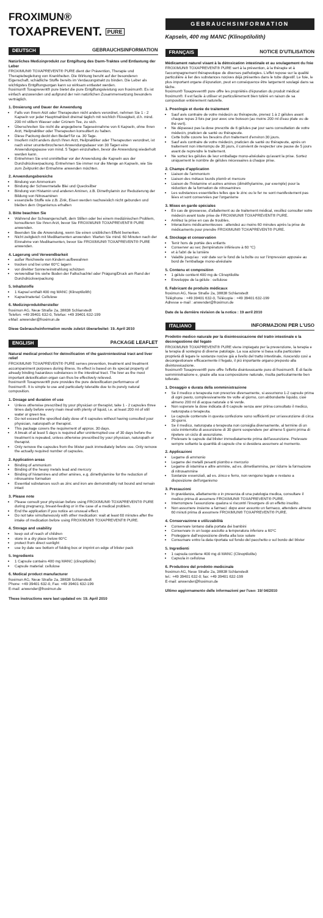FROXIMUN®
TOXAPREVENT. PURE
DEUTSCH GEBRAUCHSINFORMATION
Natürliches Medizinprodukt zur Entgiftung des Darm-Traktes und Entlastung der Leber
FROXIMUN® TOXAPREVENT® PURE dient der Prävention, Therapie und Therapiebegleitung von Krankheiten. Die Wirkung beruht auf der besonderen Eigenschaft, schädliche Stoffe bereits im Verdauungstrakt zu binden. Die Leber als wichtigstes Entgiftungsorgan kann so wirksam entlastet werden.
froximun® Toxaprevent® pure bietet die pure Entgiftungsleistung von froximun®. Es ist einfach anzuwenden und aufgrund der rein natürlichen Zusammensetzung besonders verträglich.
1. Dosierung und Dauer der Anwendung
Falls von Ihrem Arzt oder Therapeuten nicht anders verordnet, nehmen Sie 1 - 2 Kapseln vor jeder Hauptmahlzeit dreimal täglich mit reichlich Flüssigkeit, d.h. mind. 200 ml stillem Wasser oder Grünem Tee, zu sich.
Überschreiten Sie nicht die angegebene Tageseinnahme von 6 Kapseln, ohne Ihren Arzt, Heilpraktiker oder Therapeuten konsultiert zu haben.
Diese Packung deckt den Bedarf für ca. 30 Tage.
Insofern nicht anders durch Ihren Arzt, Heilpraktiker oder Therapeuten verordnet, ist nach einer ununterbrochenen Anwendungsdauer von 30 Tagen eine Anwendungspause von mind. 5 Tagen einzuhalten, bevor die Anwendung wiederholt werden kann.
Entnehmen Sie erst unmittelbar vor der Anwendung die Kapseln aus der Durchdrückverpackung. Entnehmen Sie immer nur die Menge an Kapseln, wie Sie zum Zeitpunkt der Entnahme anwenden möchten.
2. Anwendungsbereiche
Bindung von Ammonium
Bindung der Schwermetalle Blei und Quecksilber
Bindung von Histamin und anderen Aminen, z.B. Dimethylamin zur Reduzierung der Bildung von Nitrosaminen
essenzielle Stoffe wie z.B. Zink, Eisen werden nachweislich nicht gebunden und bleiben dem Organismus erhalten
3. Bitte beachten Sie
Während der Schwangerschaft, dem Stillen oder bei einem medizinischen Problem, konsultieren Sie Ihren Arzt, bevor Sie FROXIMUN® TOXAPREVENT® PURE anwenden.
Beenden Sie die Anwendung, wenn Sie einen unüblichen Effekt bemerken.
Nicht zeitgleich mit Medikamenten anwenden: Warten Sie mind. 60 Minuten nach der Einnahme von Medikamenten, bevor Sie FROXIMUN® TOXAPREVENT® PURE anwenden.
4. Lagerung und Verwendbarkeit
außer Reichweite von Kindern aufbewahren
trocken und bei unter 60°C lagern
vor direkter Sonneneinstrahlung schützen
verwendbar bis siehe Boden der Faltschachtel oder Prägung/Druck am Rand der Durchdrückverpackung
5. Inhaltstoffe
1 Kapsel enthält 400 mg MANC (Klinoptilolith)
Kapselmaterial: Cellulose
6. Medizinprodukthersteller
froximun AG, Neue Straße 2a, 38838 Schlanstedt
Telefon: +49 39401 632-0, Telefax: +49 39401 632-199
eMail: anwender@froximun.de
Diese Gebrauchsinformation wurde zuletzt überarbeitet: 19. April 2010
ENGLISH PACKAGE LEAFLET
Natural medical product for detoxification of the gastrointestinal tract and liver relief
FROXIMUN® TOXAPREVENT® PURE serves prevention, treatment and treatment accompaniment purposes during illness. Its effect is based on its special property of already binding hazardous substances in the intestinal tract. The liver as the most important detoxification organ can thus be effectively relieved.
froximun® Toxaprevent® pure provides the pure detoxification performance of froximun®. It is simple to use and particularly tolerable due to its purely natural composition.
1. Dosage and duration of use
Unless otherwise prescribed by your physician or therapist, take 1 - 2 capsules three times daily before every main meal with plenty of liquid, i.e. at least 200 ml of still water or green tea.
Do not exceed the specified daily dose of 6 capsules without having consulted your physician, naturopath or therapist.
This package covers the requirement of approx. 30 days.
A break of at least 5 days is required after uninterrupted use of 30 days before the treatment is repeated, unless otherwise prescribed by your physician, naturopath or therapist.
Only remove the capsules from the blister pack immediately before use. Only remove the actually required number of capsules.
2. Application areas
Binding of ammonium
Binding of the heavy metals lead and mercury
Binding of histamines and other amines, e.g. dimethylamine for the reduction of nitrosamine formation
Essential substances such as zinc and iron are demonstrably not bound and remain intact
3. Please note
Please consult your physician before using FROXIMUN® TOXAPREVENT® PURE during pregnancy, breast-feeding or in the case of a medical problem.
End the application if you notice an unusual effect.
Do not take simultaneously with other medication: wait at least 60 minutes after the intake of medication before using FROXIMUN® TOXAPREVENT® PURE.
4. Storage and usability
keep out of reach of children
store in a dry place below 60°C
protect from direct sunlight
use by date see bottom of folding box or imprint on edge of blister pack
5. Ingredients
1 Capsule contains 400 mg MANC (clinoptilolite)
Capsule material: cellulose
6. Medical product manufacturer
froximun AG, Neue Straße 2a, 38838 Schlanstedt
Phone: +49 39401 632-0, Fax: +49 39401 632-199
E-mail: anwender@froximun.de
These instructions were last updated on: 19. April 2010
GEBRAUCHSINFORMATION
Kapseln, 400 mg MANC (Klinoptilolith)
FRANÇAIS NOTICE D'UTILISATION
Médicament naturel visant à la détoxication intestinale et au soulagement du foie
FROXIMUN® TOXAPREVENT® PURE sert à la prévention, à la thérapie et à l'accompagnement thérapeutique de diverses pathologies. L'effet repose sur la qualité particulière à lier des substances nocives déjà présentes dans le tube digestif. Le foie, le plus important organe d'épuration, peut en conséquence être largement soulagé dans sa tâche.
froximun® Toxaprevent® pure offre les propriétés d'épuration du produit médical froximun®. Il est facile à utiliser et particulièrement bien toléré en raison de sa composition entièrement naturelle.
1. Posologie et durée de traitement
Sauf avis contraire de votre médecin ou thérapeute, prenez 1 à 2 gélules avant chaque repas 3 fois par jour avec une boisson (au moins 200 ml d'eau plate ou de thé vert).
Ne dépassez pas la dose prescrite de 6 gélules par jour sans consultation de votre médecin, praticien de santé ou thérapeute.
Cette boîte couvre les besoins d'un traitement d'environ 30 jours.
Sauf avis contraire de votre médecin, praticien de santé ou thérapeute, après un traitement non interrompu de 30 jours, il convient de respecter une pause de 5 jours avant de reprendre le traitement.
Ne sortez les gélules de leur emballage mono-alvéolaire qu'avant la prise. Sortez uniquement le nombre de gélules nécessaires à chaque prise.
2. Champs d'application
Liaison de l'ammonium
Liaison des métaux lourds plomb et mercure
Liaison de l'histamine et autres amines (diméthylamine, par exemple) pour la réduction de la formation de nitrosamines
Les substances essentielles telles que le zinc ou le fer ne sont manifestement pas liées et sont conservées par l'organisme
3. Mises en garde spéciales
En cas de grossesse, d'allaitement ou de traitement médical, veuillez consulter votre médecin avant toute prise de FROXIMUN® TOXAPREVENT® PURE.
Arrêtez la prise en cas de troubles.
Interactions médicamenteuses : attendez au moins 60 minutes après la prise de médicaments pour prendre FROXIMUN® TOXAPREVENT® PURE.
4. Stockage et conservation
Tenir hors de portée des enfants
Conserver au sec (température inférieure à 60 °C)
et à l'abri de la lumière
Valable jusqu'au : voir date sur le fond de la boîte ou sur l'impression apposée au bord de l'emballage mono-alvéolaire
5. Contenu et composition
1 gélule contient 400 mg de Clinoptilolite
Enveloppe de la gélule : cellulose
6. Fabricant de produits médicaux
froximun AG, Neue Straße 2a, 38838 Schlanstedt
Téléphone : +49 39401 632-0, Télécopie : +49 39401 632-199
Adresse e-mail : anwender@froximun.de
Date de la dernière révision de la notice : 19 avril 2010
ITALIANO INFORMAZIONI PER L'USO
Prodotto medico naturale per la disintossicazione del tratto intestinale e la decongestione del fegato
FROXIMUN® TOXAPREVENT® PURE viene impiegato per la prevenzione, la terapia e la terapia di sostegno di diverse patologie. La sua azione si basa sulla particolare proprietà di legare le sostanze nocive già a livello del tratto intestinale, riuscendo così a decongestionare efficacemente il fegato, il più importante organo preposto alla disintossicazione.
froximun® Toxaprevent® pure offre l'effetto disintossicante puro di froximun®. È di facile somministrazione e, grazie alla sua composizione naturale, risulta particolarmente ben tollerato.
1. Dosaggio e durata della somministrazione
Se il medico o terapeuta non prescrive diversamente, si assumono 1-2 capsule prima di ogni pasto, complessivamente tre volte al giorno, con abbondante liquido, cioè almeno 200 ml di acqua naturale o tè verde.
Non superare la dose indicata di 6 capsule senza aver prima consultato il medico, naturopata o terapeuta.
Le capsule contenute in questa confezione sono sufficienti per un'assunzione di circa 30 giorni.
Se il medico, naturopata o terapeuta non consiglia diversamente, al termine di un ciclo ininterrotto di assunzione di 30 giorni sospendere per almeno 5 giorni prima di ripetere un ciclo di assunzione.
Prelevare le capsule dal blister immediatamente prima dell'assunzione. Prelevare sempre soltanto la quantità di capsule che si desidera assumere al momento.
2. Applicazioni
Legame di ammonio
Legame dei metalli pesanti piombo e mercurio
Legame di istamina e altre ammine, ad es. dimetilammina, per ridurre la formazione di nitrosammine
Sostanze essenziali, ad es. zinco e ferro, non vengono legate e restano a disposizione dell'organismo
3. Precauzioni
In gravidanza, allattamento o in presenza di una patologia medica, consultare il medico prima di assumere FROXIMUN® TOXAPREVENT® PURE.
Interrompere l'assunzione qualora si riscontri l'insorgere di un effetto insolito.
Non assumere insieme a farmaci: dopo aver assunto un farmaco, attendere almeno 60 minuti prima di assumere FROXIMUN® TOXAPREVENT® PURE.
4. Conservazione e utilizzabilità
Conservare lontano dalla portata dei bambini
Conservare in un luogo asciutto a temperatura inferiore a 60°C
Proteggere dall'esposizione diretta alla luce solare
Consumare entro la data riportata sul fondo del pacchetto o sul bordo del blister
5. Ingredienti
1 capsula contiene 400 mg di MANC (Clinoptilolite)
Capsula in cellulosa
6. Produttore del prodotto medicinale
froximun AG, Neue Straße 2a, 38838 Schlanstedt
tel.: +49 39401 632-0; fax: +49 39401 632-199
E-mail: anwender@froximun.de
Ultimo aggiornamento delle informazioni per l'uso: 19/ 04/2010